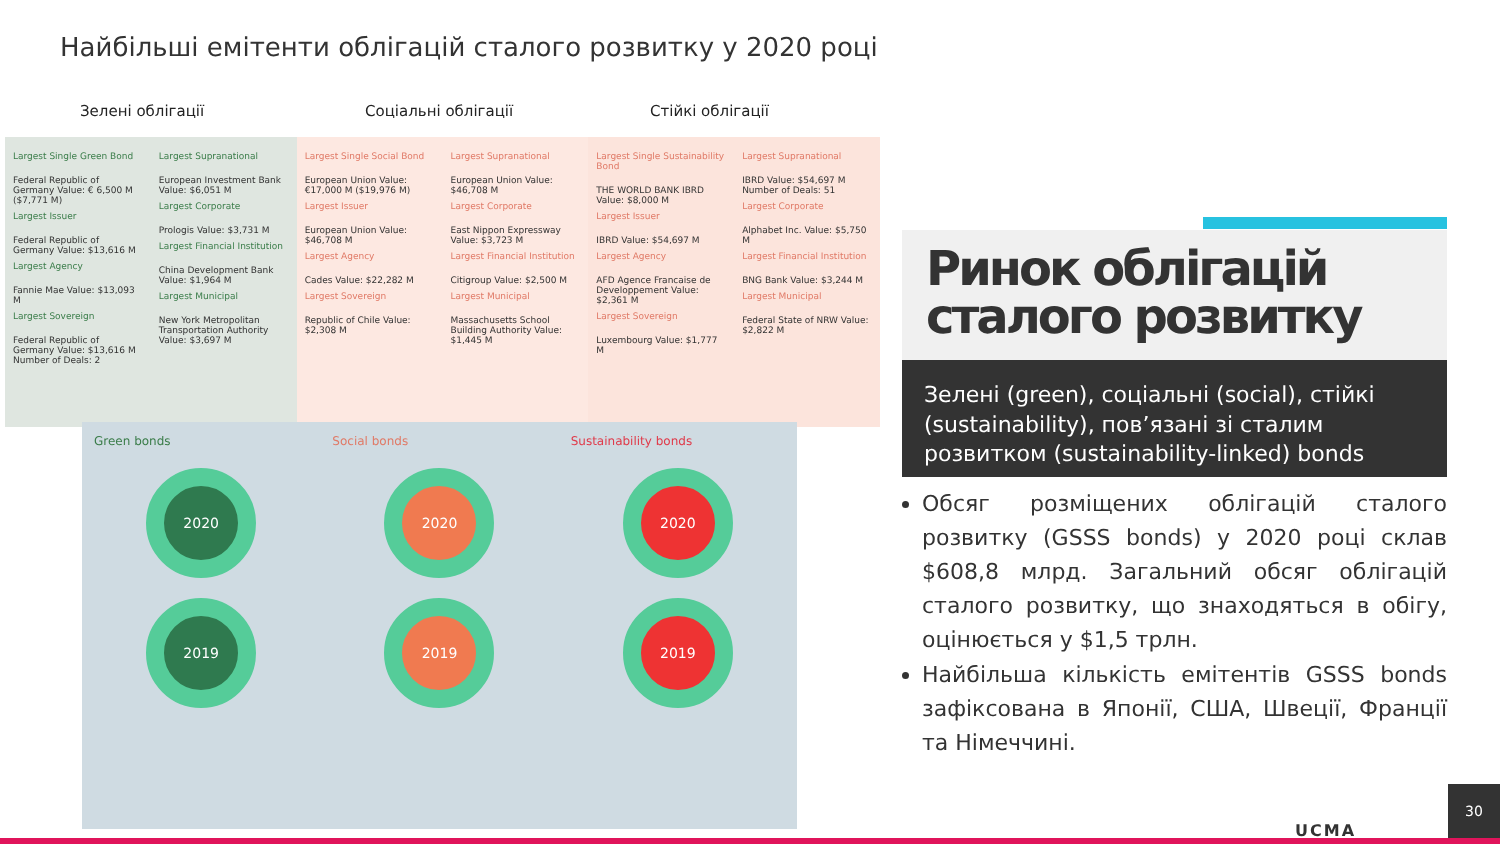Найбільші емітенти облігацій сталого розвитку у 2020 році
Зелені облігації Соціальні облігації Стійкі облігації
Largest Single Green Bond
Federal Republic of Germany Value: € 6,500 M ($7,771 M)
Largest Issuer
Federal Republic of Germany Value: $13,616 M
Largest Agency
Fannie Mae Value: $13,093 M
Largest Sovereign
Federal Republic of Germany Value: $13,616 M Number of Deals: 2
Largest Supranational
European Investment Bank Value: $6,051 M
Largest Corporate
Prologis Value: $3,731 M
Largest Financial Institution
China Development Bank Value: $1,964 M
Largest Municipal
New York Metropolitan Transportation Authority Value: $3,697 M
Largest Single Social Bond
European Union Value: €17,000 M ($19,976 M)
Largest Issuer
European Union Value: $46,708 M
Largest Agency
Cades Value: $22,282 M
Largest Sovereign
Republic of Chile Value: $2,308 M
Largest Supranational
European Union Value: $46,708 M
Largest Corporate
East Nippon Expressway Value: $3,723 M
Largest Financial Institution
Citigroup Value: $2,500 M
Largest Municipal
Massachusetts School Building Authority Value: $1,445 M
Largest Single Sustainability Bond
THE WORLD BANK IBRD Value: $8,000 M
Largest Issuer
IBRD Value: $54,697 M
Largest Agency
AFD Agence Francaise de Developpement Value: $2,361 M
Largest Sovereign
Luxembourg Value: $1,777 M
Largest Supranational
IBRD Value: $54,697 M Number of Deals: 51
Largest Corporate
Alphabet Inc. Value: $5,750 M
Largest Financial Institution
BNG Bank Value: $3,244 M
Largest Municipal
Federal State of NRW Value: $2,822 M
Green bonds
2020
2019
Social bonds
2020
2019
Sustainability bonds
2020
2019
Ринок облігацій сталого розвитку
Зелені (green), соціальні (social), стійкі (sustainability), пов’язані зі сталим розвитком (sustainability-linked) bonds
Обсяг розміщених облігацій сталого розвитку (GSSS bonds) у 2020 році склав $608,8 млрд. Загальний обсяг облігацій сталого розвитку, що знаходяться в обігу, оцінюється у $1,5 трлн.
Найбільша кількість емітентів GSSS bonds зафіксована в Японії, США, Швеції, Франції та Німеччині.
UCMA 30